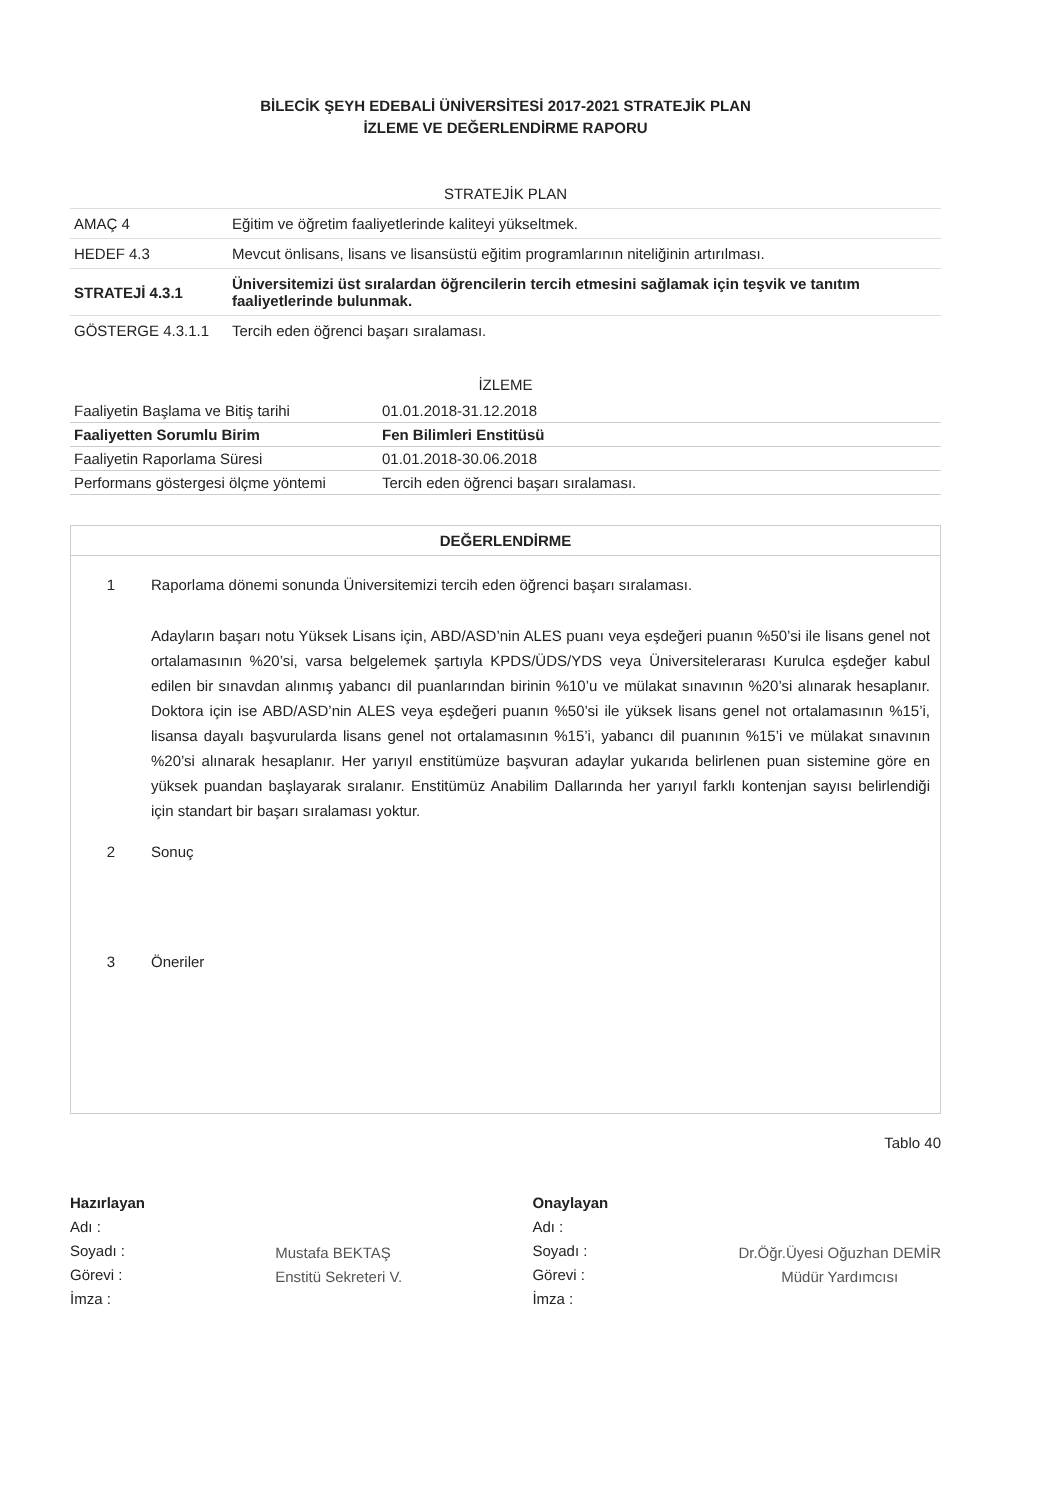BİLECİK ŞEYH EDEBALİ ÜNİVERSİTESİ 2017-2021 STRATEJİK PLAN
İZLEME VE DEĞERLENDİRME RAPORU
| STRATEJİK PLAN | |
| --- | --- |
| AMAÇ 4 | Eğitim ve öğretim faaliyetlerinde kaliteyi yükseltmek. |
| HEDEF 4.3 | Mevcut önlisans, lisans ve lisansüstü eğitim programlarının niteliğinin artırılması. |
| STRATEJİ 4.3.1 | Üniversitemizi üst sıralardan öğrencilerin tercih etmesini sağlamak için teşvik ve tanıtım faaliyetlerinde bulunmak. |
| GÖSTERGE 4.3.1.1 | Tercih eden öğrenci başarı sıralaması. |
| İZLEME | |
| --- | --- |
| Faaliyetin Başlama ve Bitiş tarihi | 01.01.2018-31.12.2018 |
| Faaliyetten Sorumlu Birim | Fen Bilimleri Enstitüsü |
| Faaliyetin Raporlama Süresi | 01.01.2018-30.06.2018 |
| Performans göstergesi ölçme yöntemi | Tercih eden öğrenci başarı sıralaması. |
DEĞERLENDİRME
1 Raporlama dönemi sonunda Üniversitemizi tercih eden öğrenci başarı sıralaması.
Adayların başarı notu Yüksek Lisans için, ABD/ASD’nin ALES puanı veya eşdeğeri puanın %50’si ile lisans genel not ortalamasının %20’si, varsa belgelemek şartıyla KPDS/ÜDS/YDS veya Üniversitelerarası Kurulca eşdeğer kabul edilen bir sınavdan alınmış yabancı dil puanlarından birinin %10’u ve mülakat sınavının %20’si alınarak hesaplanır. Doktora için ise ABD/ASD’nin ALES veya eşdeğeri puanın %50’si ile yüksek lisans genel not ortalamasının %15’i, lisansa dayalı başvurularda lisans genel not ortalamasının %15’i, yabancı dil puanının %15’i ve mülakat sınavının %20’si alınarak hesaplanır. Her yarıyıl enstitümüze başvuran adaylar yukarıda belirlenen puan sistemine göre en yüksek puandan başlayarak sıralanır. Enstitümüz Anabilim Dallarında her yarıyıl farklı kontenjan sayısı belirlendiği için standart bir başarı sıralaması yoktur.
2 Sonuç
3 Öneriler
Tablo 40
Hazırlayan
Adı :
Soyadı :
Görevi :
İmza :
Mustafa BEKTAŞ
Enstitü Sekreteri V.
Onaylayan
Adı :
Soyadı :
Görevi :
İmza :
Dr.Öğr.Üyesi Oğuzhan DEMİR
Müdür Yardımcısı